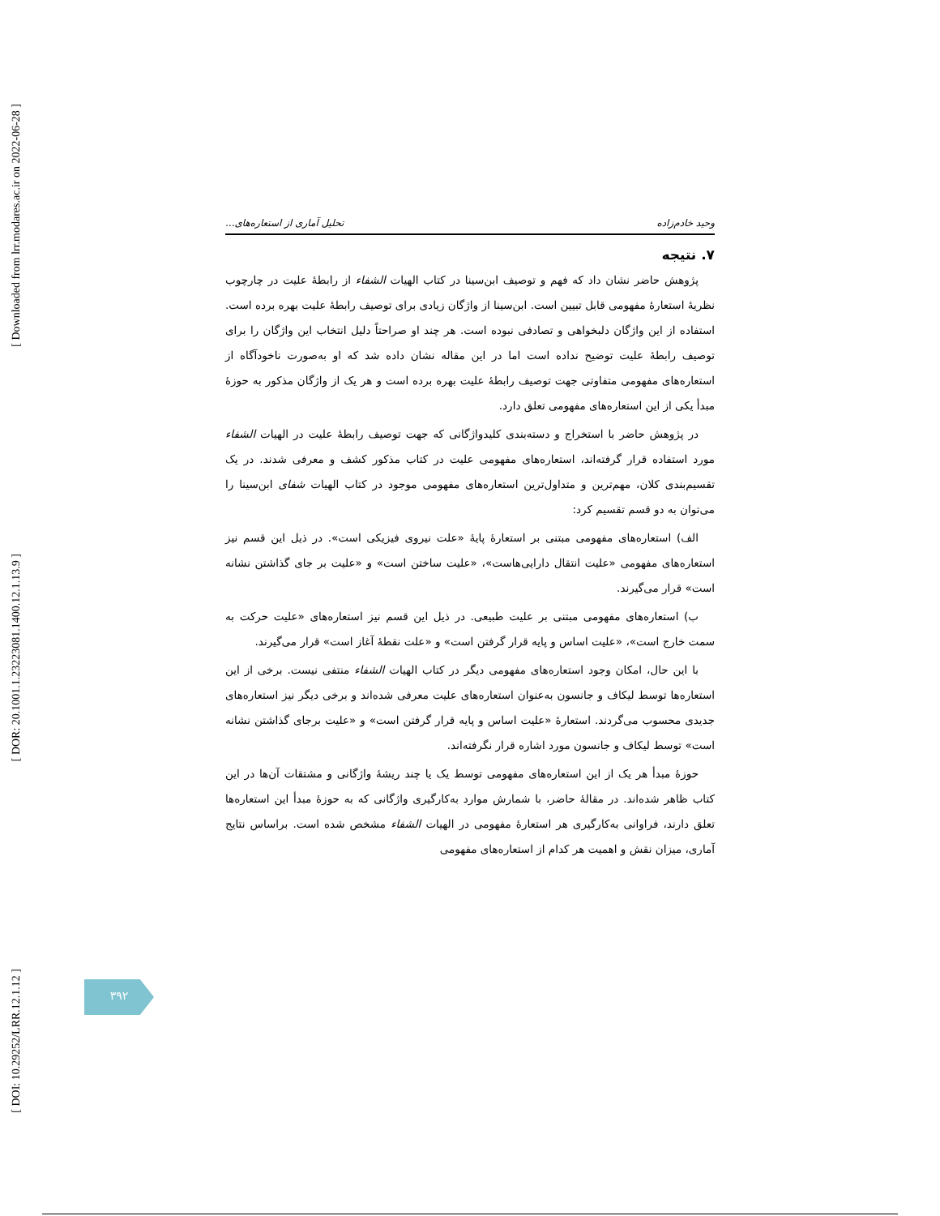[ Downloaded from lrr.modares.ac.ir on 2022-06-28 ]
[ DOR: 20.1001.1.23223081.1400.12.1.13.9 ]
[ DOI: 10.29252/LRR.12.1.12 ]
وحید خادم‌زاده تحلیل آماری از استعاره‌های...
۷. نتیجه
پژوهش حاضر نشان داد که فهم و توصیف ابن‌سینا در کتاب الهیات الشفاء از رابطهٔ علیت در چارچوب نظریهٔ استعارهٔ مفهومی قابل تبیین است. ابن‌سینا از واژگان زیادی برای توصیف رابطهٔ علیت بهره برده است. استفاده از این واژگان دلبخواهی و تصادفی نبوده است. هر چند او صراحتاً دلیل انتخاب این واژگان را برای توصیف رابطهٔ علیت توضیح نداده است اما در این مقاله نشان داده شد که او به‌صورت ناخودآگاه از استعاره‌های مفهومی متفاوتی جهت توصیف رابطهٔ علیت بهره برده است و هر یک از واژگان مذکور به حوزهٔ مبدأ یکی از این استعاره‌های مفهومی تعلق دارد.
در پژوهش حاضر با استخراج و دسته‌بندی کلیدواژگانی که جهت توصیف رابطهٔ علیت در الهیات الشفاء مورد استفاده قرار گرفته‌اند، استعاره‌های مفهومی علیت در کتاب مذکور کشف و معرفی شدند. در یک تقسیم‌بندی کلان، مهم‌ترین و متداول‌ترین استعاره‌های مفهومی موجود در کتاب الهیات شفای ابن‌سینا را می‌توان به دو قسم تقسیم کرد:
الف) استعاره‌های مفهومی مبتنی بر استعارهٔ پایهٔ «علت نیروی فیزیکی است». در ذیل این قسم نیز استعاره‌های مفهومی «علیت انتقال دارایی‌هاست»، «علیت ساختن است» و «علیت بر جای گذاشتن نشانه است» قرار می‌گیرند.
ب) استعاره‌های مفهومی مبتنی بر علیت طبیعی. در ذیل این قسم نیز استعاره‌های «علیت حرکت به سمت خارج است»، «علیت اساس و پایه قرار گرفتن است» و «علت نقطهٔ آغاز است» قرار می‌گیرند.
با این حال، امکان وجود استعاره‌های مفهومی دیگر در کتاب الهیات الشفاء منتفی نیست. برخی از این استعاره‌ها توسط لیکاف و جانسون به‌عنوان استعاره‌های علیت معرفی شده‌اند و برخی دیگر نیز استعاره‌های جدیدی محسوب می‌گردند. استعارهٔ «علیت اساس و پایه قرار گرفتن است» و «علیت برجای گذاشتن نشانه است» توسط لیکاف و جانسون مورد اشاره قرار نگرفته‌اند.
حوزهٔ مبدأ هر یک از این استعاره‌های مفهومی توسط یک یا چند ریشهٔ واژگانی و مشتقات آن‌ها در این کتاب ظاهر شده‌اند. در مقالهٔ حاضر، با شمارش موارد به‌کارگیری واژگانی که به حوزهٔ مبدأ این استعاره‌ها تعلق دارند، فراوانی به‌کارگیری هر استعارهٔ مفهومی در الهیات الشفاء مشخص شده است. براساس نتایج آماری، میزان نقش و اهمیت هر کدام از استعاره‌های مفهومی
۳۹۲